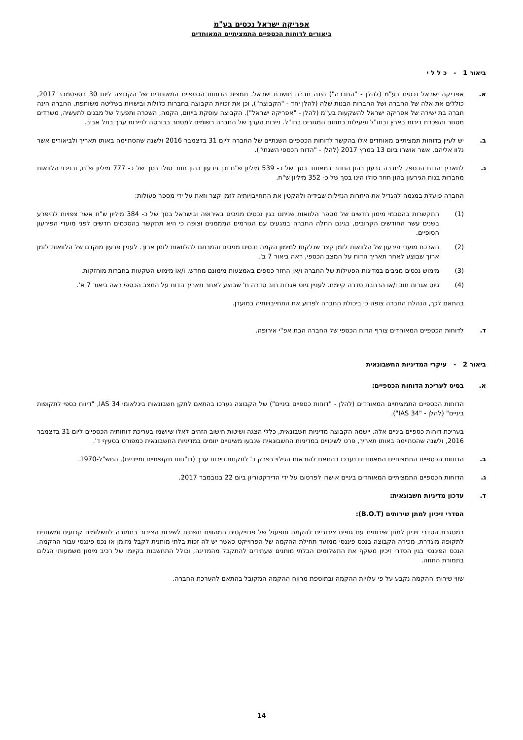אפריקה ישראל נכסים בע"מ
ביאורים לדוחות הכספיים התמציתיים המאוחדים
ביאור 1 - כ ל ל י
א. אפריקה ישראל נכסים בע"מ (להלן - "החברה") הינה חברה תושבת ישראל. תמצית הדוחות הכספיים המאוחדים של הקבוצה ליום 30 בספטמבר 2017, כוללים את אלה של החברה ושל החברות הבנות שלה (להלן יחד - "הקבוצה"), וכן את זכויות הקבוצה בחברות כלולות ובישויות בשליטה משותפת. החברה הינה חברה בת ישירה של אפריקה ישראל להשקעות בע"מ (להלן - "אפריקה ישראל"). הקבוצה עוסקת בייזום, הקמה, השכרה ותפעול של מבנים לתעשיה, משרדים מסחר והשכרת דירות בארץ ובחו"ל ופעילות בתחום המגורים בחו"ל. ניירות הערך של החברה רשומים למסחר בבורסה לניירות ערך בתל אביב.
ב. יש לעיין בדוחות תמציתיים מאוחדים אלו בהקשר לדוחות הכספיים השנתיים של החברה ליום 31 בדצמבר 2016 ולשנה שהסתיימה באותו תאריך ולביאורים אשר נלוו אליהם, אשר אושרו ביום 13 במרץ 2017 (להלן - "הדוח הכספי השנתי").
ג. לתאריך הדוח הכספי, לחברה גרעון בהון החוזר במאוחד בסך של כ- 539 מיליון ש"ח וכן גירעון בהון חוזר סולו בסך של כ- 777 מיליון ש"ח, ובניכוי הלוואות מחברות בנות הגירעון בהון חוזר סולו הינו בסך של כ- 352 מיליון ש"ח.
החברה פועלת במגמה להגדיל את היתרות הנזילות שבידיה ולהקטין את התחייבויותיה לזמן קצר וזאת על ידי מספר פעולות:
(1) התקשרות בהסכמי מימון חדשים של מספר הלוואות שניתנו בגין נכסים מניבים באירופה ובישראל בסך של כ- 384 מיליון ש"ח אשר צפויות להיפרע בשנים עשר החודשים הקרובים, בגינם החלה החברה במגעים עם הגורמים המממנים וצופה כי היא תתקשר בהסכמים חדשים לפני מועדי הפירעון הסופיים.
(2) הארכת מועדי פירעון של הלוואות לזמן קצר שנלקחו למימון הקמת נכסים מניבים והמרתם להלוואות לזמן ארוך. לעניין פרעון מוקדם של הלוואות לזמן ארוך שבוצע לאחר תאריך הדוח על המצב הכספי, ראה ביאור 7 ב'.
(3) מימוש נכסים מניבים במדינות הפעילות של החברה ו/או החזר כספים באמצעות מימונם מחדש, ו/או מימוש השקעות בחברות מוחזקות.
(4) גיוס אגרות חוב ו/או הרחבת סדרה קיימת. לעניין גיוס אגרות חוב סדרה ח' שבוצע לאחר תאריך הדוח על המצב הכספי ראה ביאור 7 א'.
בהתאם לכך, הנהלת החברה צופה כי ביכולת החברה לפרוע את התחייבויותיה במועדן.
ד. לדוחות הכספיים המאוחדים צורף הדוח הכספי של החברה הבת אפ"י אירופה.
ביאור 2 - עיקרי המדיניות החשבונאית
א. בסיס לעריכת הדוחות הכספיים:
הדוחות הכספיים התמציתיים המאוחדים (להלן - "דוחות כספיים ביניים") של הקבוצה נערכו בהתאם לתקן חשבונאות בינלאומי IAS 34, "דיווח כספי לתקופות ביניים" (להלן - "IAS 34").
בעריכת דוחות כספיים ביניים אלה, יישמה הקבוצה מדיניות חשבונאית, כללי הצגה ושיטות חישוב הזהים לאלו שיושמו בעריכת דוחותיה הכספיים ליום 31 בדצמבר 2016, ולשנה שהסתיימה באותו תאריך, פרט לשינויים במדיניות החשבונאית שנבעו משינויים יזומים במדיניות החשבונאית כמפורט בסעיף ד'.
ב. הדוחות הכספיים התמציתיים המאוחדים נערכו בהתאם להוראות הגילוי בפרק ד' לתקנות ניירות ערך (דו"חות תקופתיים ומיידיים), התש"ל-1970.
ג. הדוחות הכספיים התמציתיים המאוחדים ביניים אושרו לפרסום על ידי הדירקטוריון ביום 22 בנובמבר 2017.
ד. עדכון מדיניות חשבונאית:
הסדרי זיכיון למתן שירותים (B.O.T):
במסגרת הסדרי זיכיון למתן שירותים עם גופים ציבוריים להקמה ותפעול של פרוייקטים המהווים תשתית לשירות הציבור בתמורה לתשלומים קבועים ומשתנים לתקופה מוגדרת, מכירה הקבוצה בנכס פיננסי ממועד תחילת ההקמה של הפרוייקט כאשר יש לה זכות בלתי מותנית לקבל מזומן או נכס פיננסי עבור ההקמה. הנכס הפיננסי בגין הסדרי זיכיון משקף את התשלומים הבלתי מותנים שעתידים להתקבל מהמדינה, וכולל התחשבות בקיומו של רכיב מימון משמעותי הגלום בתמורת החוזה.
שווי שירותי ההקמה נקבע על פי עלויות ההקמה ובתוספת מרווח ההקמה המקובל בהתאם להערכת החברה.
14